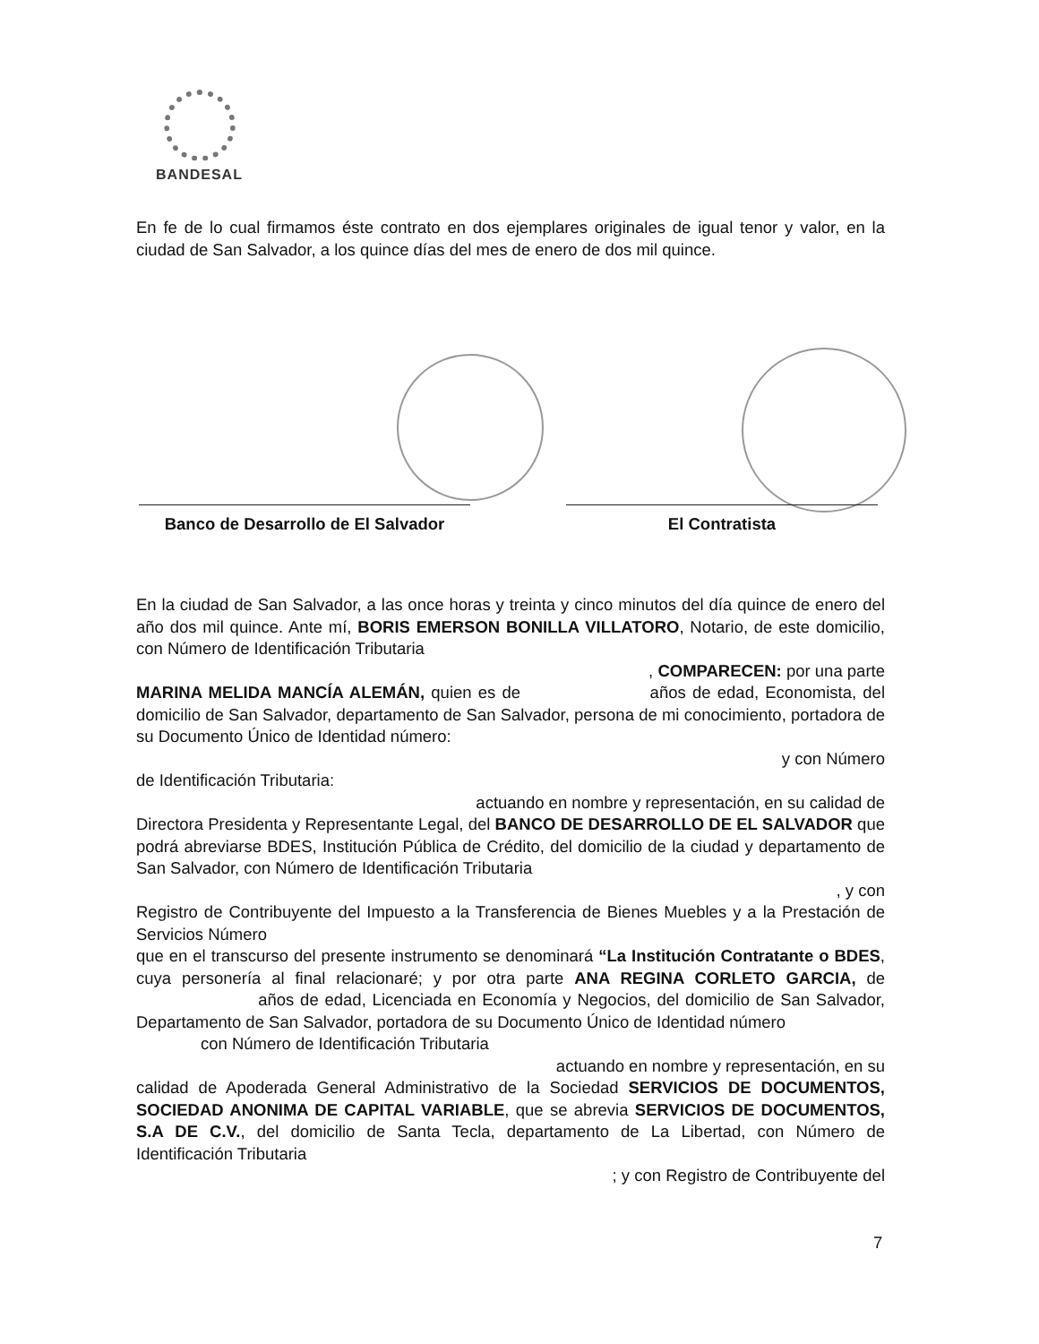BANDESAL
En fe de lo cual firmamos éste contrato en dos ejemplares originales de igual tenor y valor, en la ciudad de San Salvador, a los quince días del mes de enero de dos mil quince.
Banco de Desarrollo de El Salvador
El Contratista
En la ciudad de San Salvador, a las once horas y treinta y cinco minutos del día quince de enero del año dos mil quince. Ante mí, BORIS EMERSON BONILLA VILLATORO, Notario, de este domicilio, con Número de Identificación Tributaria
, COMPARECEN: por una parte
MARINA MELIDA MANCÍA ALEMÁN, quien es de años de edad, Economista, del domicilio de San Salvador, departamento de San Salvador, persona de mi conocimiento, portadora de su Documento Único de Identidad número:
y con Número
de Identificación Tributaria:
actuando en nombre y representación, en su calidad de
Directora Presidenta y Representante Legal, del BANCO DE DESARROLLO DE EL SALVADOR que podrá abreviarse BDES, Institución Pública de Crédito, del domicilio de la ciudad y departamento de San Salvador, con Número de Identificación Tributaria
, y con
Registro de Contribuyente del Impuesto a la Transferencia de Bienes Muebles y a la Prestación de Servicios Número
que en el transcurso del presente instrumento se denominará “La Institución Contratante o BDES, cuya personería al final relacionaré; y por otra parte ANA REGINA CORLETO GARCIA, de años de edad, Licenciada en Economía y Negocios, del domicilio de San Salvador, Departamento de San Salvador, portadora de su Documento Único de Identidad número
con Número de Identificación Tributaria
actuando en nombre y representación, en su
calidad de Apoderada General Administrativo de la Sociedad SERVICIOS DE DOCUMENTOS, SOCIEDAD ANONIMA DE CAPITAL VARIABLE, que se abrevia SERVICIOS DE DOCUMENTOS, S.A DE C.V., del domicilio de Santa Tecla, departamento de La Libertad, con Número de Identificación Tributaria
; y con Registro de Contribuyente del
7